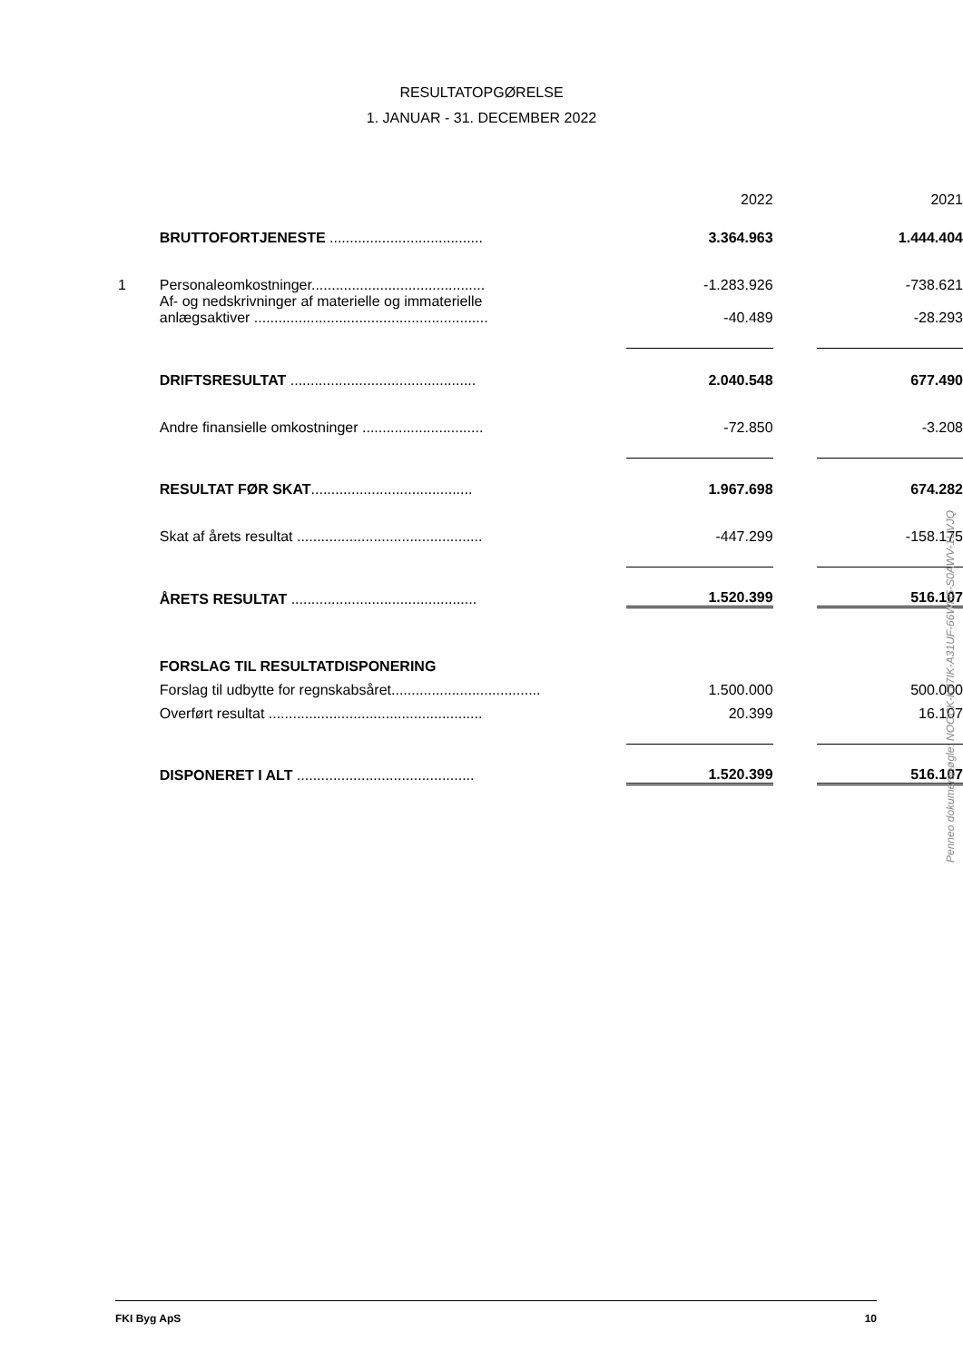RESULTATOPGØRELSE
1. JANUAR - 31. DECEMBER 2022
| | | | 2022 | | 2021 |
| | BRUTTOFORTJENESTE ...................................... | | 3.364.963 | | 1.444.404 |
| 1 | Personaleomkostninger........................................... | | -1.283.926 | | -738.621 |
| | Af- og nedskrivninger af materielle og immaterielle anlægsaktiver .......................................................... | | -40.489 | | -28.293 |
| | DRIFTSRESULTAT .............................................. | | 2.040.548 | | 677.490 |
| | Andre finansielle omkostninger .............................. | | -72.850 | | -3.208 |
| | RESULTAT FØR SKAT ........................................ | | 1.967.698 | | 674.282 |
| | Skat af årets resultat .............................................. | | -447.299 | | -158.175 |
| | ÅRETS RESULTAT .............................................. | | 1.520.399 | | 516.107 |
| | FORSLAG TIL RESULTATDISPONERING | | | | |
| | Forslag til udbytte for regnskabsåret..................................... | | 1.500.000 | | 500.000 |
| | Overført resultat ..................................................... | | 20.399 | | 16.107 |
| | DISPONERET I ALT ............................................ | | 1.520.399 | | 516.107 |
Penneo dokumentnøgle: NOOCK-K77IK-A31UF-66WH5-S0AWV-1UVJQ
FKI Byg ApS 10